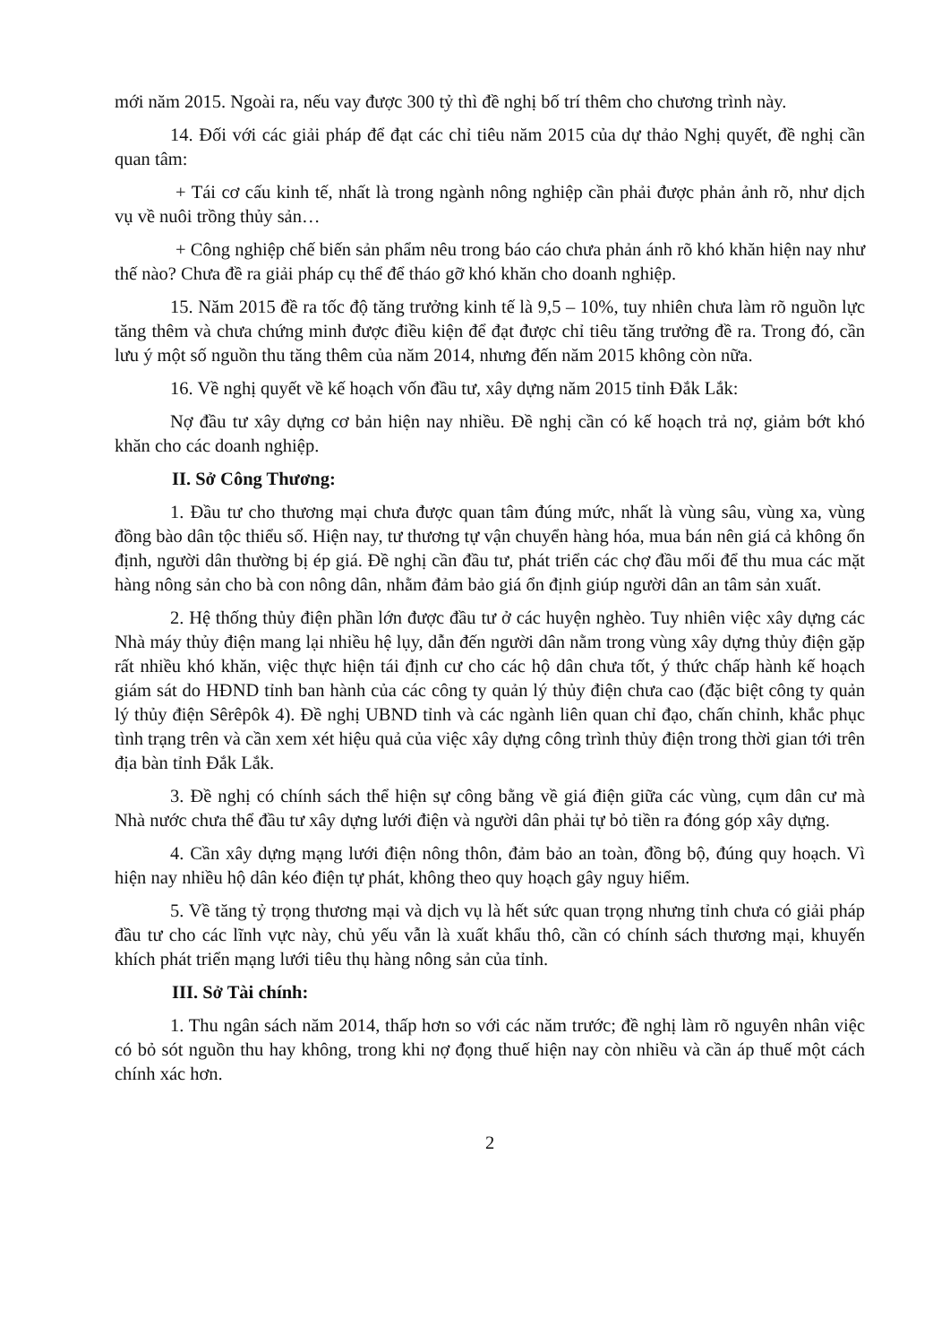mới năm 2015. Ngoài ra, nếu vay được 300 tỷ thì đề nghị bố trí thêm cho chương trình này.
14. Đối với các giải pháp để đạt các chỉ tiêu năm 2015 của dự thảo Nghị quyết, đề nghị cần quan tâm:
+ Tái cơ cấu kinh tế, nhất là trong ngành nông nghiệp cần phải được phản ảnh rõ, như dịch vụ về nuôi trồng thủy sản…
+ Công nghiệp chế biến sản phẩm nêu trong báo cáo chưa phản ánh rõ khó khăn hiện nay như thế nào? Chưa đề ra giải pháp cụ thể để tháo gỡ khó khăn cho doanh nghiệp.
15. Năm 2015 đề ra tốc độ tăng trưởng kinh tế là 9,5 – 10%, tuy nhiên chưa làm rõ nguồn lực tăng thêm và chưa chứng minh được điều kiện để đạt được chỉ tiêu tăng trưởng đề ra. Trong đó, cần lưu ý một số nguồn thu tăng thêm của năm 2014, nhưng đến năm 2015 không còn nữa.
16. Về nghị quyết về kế hoạch vốn đầu tư, xây dựng năm 2015 tỉnh Đắk Lắk:
Nợ đầu tư xây dựng cơ bản hiện nay nhiều. Đề nghị cần có kế hoạch trả nợ, giảm bớt khó khăn cho các doanh nghiệp.
II. Sở Công Thương:
1. Đầu tư cho thương mại chưa được quan tâm đúng mức, nhất là vùng sâu, vùng xa, vùng đồng bào dân tộc thiểu số. Hiện nay, tư thương tự vận chuyển hàng hóa, mua bán nên giá cả không ổn định, người dân thường bị ép giá. Đề nghị cần đầu tư, phát triển các chợ đầu mối để thu mua các mặt hàng nông sản cho bà con nông dân, nhằm đảm bảo giá ổn định giúp người dân an tâm sản xuất.
2. Hệ thống thủy điện phần lớn được đầu tư ở các huyện nghèo. Tuy nhiên việc xây dựng các Nhà máy thủy điện mang lại nhiều hệ lụy, dẫn đến người dân nằm trong vùng xây dựng thủy điện gặp rất nhiều khó khăn, việc thực hiện tái định cư cho các hộ dân chưa tốt, ý thức chấp hành kế hoạch giám sát do HĐND tỉnh ban hành của các công ty quản lý thủy điện chưa cao (đặc biệt công ty quản lý thủy điện Sêrêpôk 4). Đề nghị UBND tỉnh và các ngành liên quan chỉ đạo, chấn chỉnh, khắc phục tình trạng trên và cần xem xét hiệu quả của việc xây dựng công trình thủy điện trong thời gian tới trên địa bàn tỉnh Đắk Lắk.
3. Đề nghị có chính sách thể hiện sự công bằng về giá điện giữa các vùng, cụm dân cư mà Nhà nước chưa thể đầu tư xây dựng lưới điện và người dân phải tự bỏ tiền ra đóng góp xây dựng.
4. Cần xây dựng mạng lưới điện nông thôn, đảm bảo an toàn, đồng bộ, đúng quy hoạch. Vì hiện nay nhiều hộ dân kéo điện tự phát, không theo quy hoạch gây nguy hiểm.
5. Về tăng tỷ trọng thương mại và dịch vụ là hết sức quan trọng nhưng tỉnh chưa có giải pháp đầu tư cho các lĩnh vực này, chủ yếu vẫn là xuất khẩu thô, cần có chính sách thương mại, khuyến khích phát triển mạng lưới tiêu thụ hàng nông sản của tỉnh.
III. Sở Tài chính:
1. Thu ngân sách năm 2014, thấp hơn so với các năm trước; đề nghị làm rõ nguyên nhân việc có bỏ sót nguồn thu hay không, trong khi nợ đọng thuế hiện nay còn nhiều và cần áp thuế một cách chính xác hơn.
2